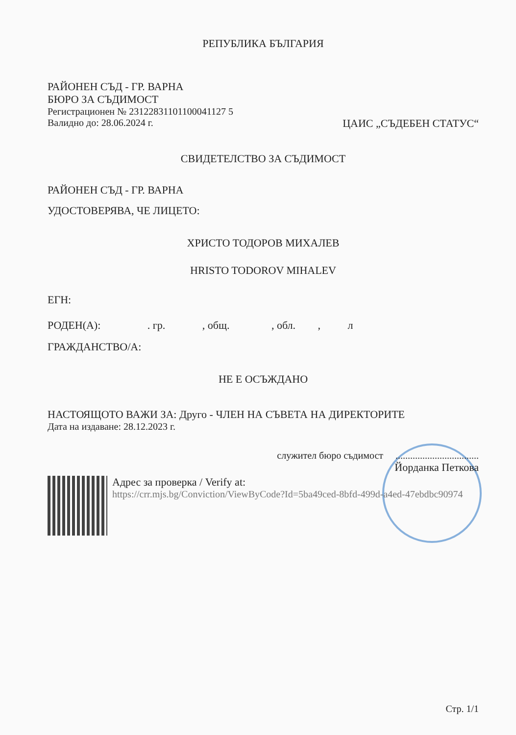РЕПУБЛИКА БЪЛГАРИЯ
РАЙОНЕН СЪД - ГР. ВАРНА
БЮРО ЗА СЪДИМОСТ
Регистрационен № 23122831101100041127 5
Валидно до: 28.06.2024 г. ЦАИС „СЪДЕБЕН СТАТУС“
СВИДЕТЕЛСТВО ЗА СЪДИМОСТ
РАЙОНЕН СЪД - ГР. ВАРНА
УДОСТОВЕРЯВА, ЧЕ ЛИЦЕТО:
ХРИСТО ТОДОРОВ МИХАЛЕВ
HRISTO TODOROV MIHALEV
ЕГН:
РОДЕН(А): . гр. , общ. , обл. , л
ГРАЖДАНСТВО/А:
НЕ Е ОСЪЖДАНО
НАСТОЯЩОТО ВАЖИ ЗА: Друго - ЧЛЕН НА СЪВЕТА НА ДИРЕКТОРИТЕ
Дата на издаване: 28.12.2023 г.
служител бюро съдимост ..................................
Йорданка Петкова
Адрес за проверка / Verify at:
https://crr.mjs.bg/Conviction/ViewByCode?Id=5ba49ced-8bfd-499d-a4ed-47ebdbc90974
Стр. 1/1